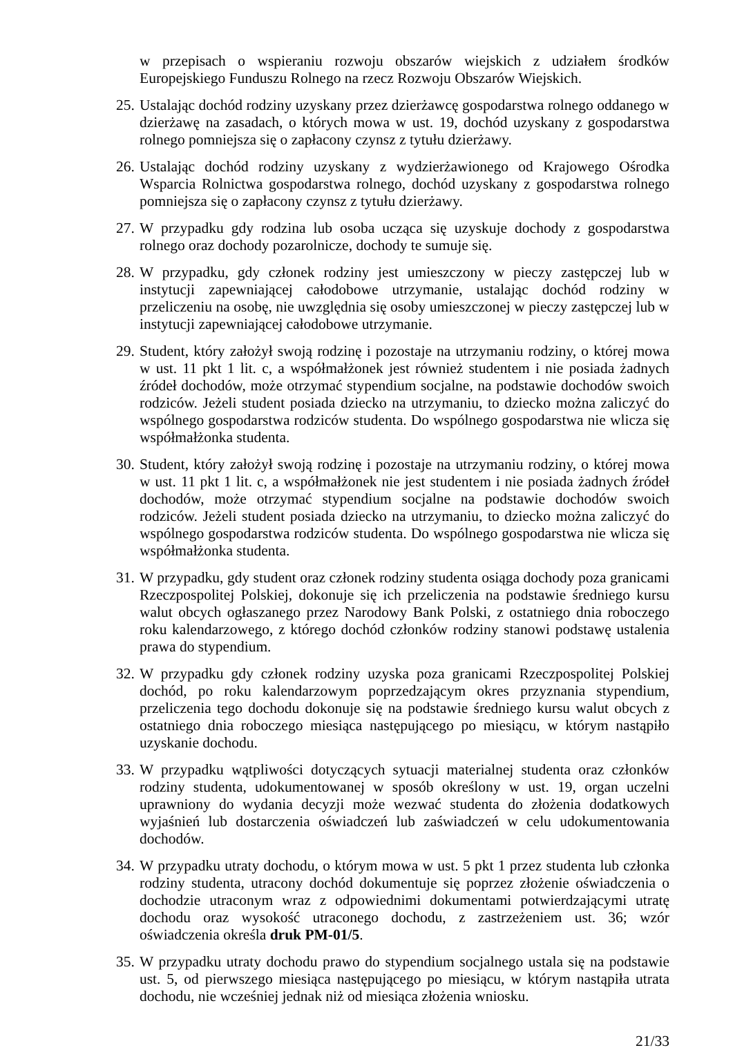w przepisach o wspieraniu rozwoju obszarów wiejskich z udziałem środków Europejskiego Funduszu Rolnego na rzecz Rozwoju Obszarów Wiejskich.
25. Ustalając dochód rodziny uzyskany przez dzierżawcę gospodarstwa rolnego oddanego w dzierżawę na zasadach, o których mowa w ust. 19, dochód uzyskany z gospodarstwa rolnego pomniejsza się o zapłacony czynsz z tytułu dzierżawy.
26. Ustalając dochód rodziny uzyskany z wydzierżawionego od Krajowego Ośrodka Wsparcia Rolnictwa gospodarstwa rolnego, dochód uzyskany z gospodarstwa rolnego pomniejsza się o zapłacony czynsz z tytułu dzierżawy.
27. W przypadku gdy rodzina lub osoba ucząca się uzyskuje dochody z gospodarstwa rolnego oraz dochody pozarolnicze, dochody te sumuje się.
28. W przypadku, gdy członek rodziny jest umieszczony w pieczy zastępczej lub w instytucji zapewniającej całodobowe utrzymanie, ustalając dochód rodziny w przeliczeniu na osobę, nie uwzględnia się osoby umieszczonej w pieczy zastępczej lub w instytucji zapewniającej całodobowe utrzymanie.
29. Student, który założył swoją rodzinę i pozostaje na utrzymaniu rodziny, o której mowa w ust. 11 pkt 1 lit. c, a współmałżonek jest również studentem i nie posiada żadnych źródeł dochodów, może otrzymać stypendium socjalne, na podstawie dochodów swoich rodziców. Jeżeli student posiada dziecko na utrzymaniu, to dziecko można zaliczyć do wspólnego gospodarstwa rodziców studenta. Do wspólnego gospodarstwa nie wlicza się współmałżonka studenta.
30. Student, który założył swoją rodzinę i pozostaje na utrzymaniu rodziny, o której mowa w ust. 11 pkt 1 lit. c, a współmałżonek nie jest studentem i nie posiada żadnych źródeł dochodów, może otrzymać stypendium socjalne na podstawie dochodów swoich rodziców. Jeżeli student posiada dziecko na utrzymaniu, to dziecko można zaliczyć do wspólnego gospodarstwa rodziców studenta. Do wspólnego gospodarstwa nie wlicza się współmałżonka studenta.
31. W przypadku, gdy student oraz członek rodziny studenta osiąga dochody poza granicami Rzeczpospolitej Polskiej, dokonuje się ich przeliczenia na podstawie średniego kursu walut obcych ogłaszanego przez Narodowy Bank Polski, z ostatniego dnia roboczego roku kalendarzowego, z którego dochód członków rodziny stanowi podstawę ustalenia prawa do stypendium.
32. W przypadku gdy członek rodziny uzyska poza granicami Rzeczpospolitej Polskiej dochód, po roku kalendarzowym poprzedzającym okres przyznania stypendium, przeliczenia tego dochodu dokonuje się na podstawie średniego kursu walut obcych z ostatniego dnia roboczego miesiąca następującego po miesiącu, w którym nastąpiło uzyskanie dochodu.
33. W przypadku wątpliwości dotyczących sytuacji materialnej studenta oraz członków rodziny studenta, udokumentowanej w sposób określony w ust. 19, organ uczelni uprawniony do wydania decyzji może wezwać studenta do złożenia dodatkowych wyjaśnień lub dostarczenia oświadczeń lub zaświadczeń w celu udokumentowania dochodów.
34. W przypadku utraty dochodu, o którym mowa w ust. 5 pkt 1 przez studenta lub członka rodziny studenta, utracony dochód dokumentuje się poprzez złożenie oświadczenia o dochodzie utraconym wraz z odpowiednimi dokumentami potwierdzającymi utratę dochodu oraz wysokość utraconego dochodu, z zastrzeżeniem ust. 36; wzór oświadczenia określa druk PM-01/5.
35. W przypadku utraty dochodu prawo do stypendium socjalnego ustala się na podstawie ust. 5, od pierwszego miesiąca następującego po miesiącu, w którym nastąpiła utrata dochodu, nie wcześniej jednak niż od miesiąca złożenia wniosku.
21/33